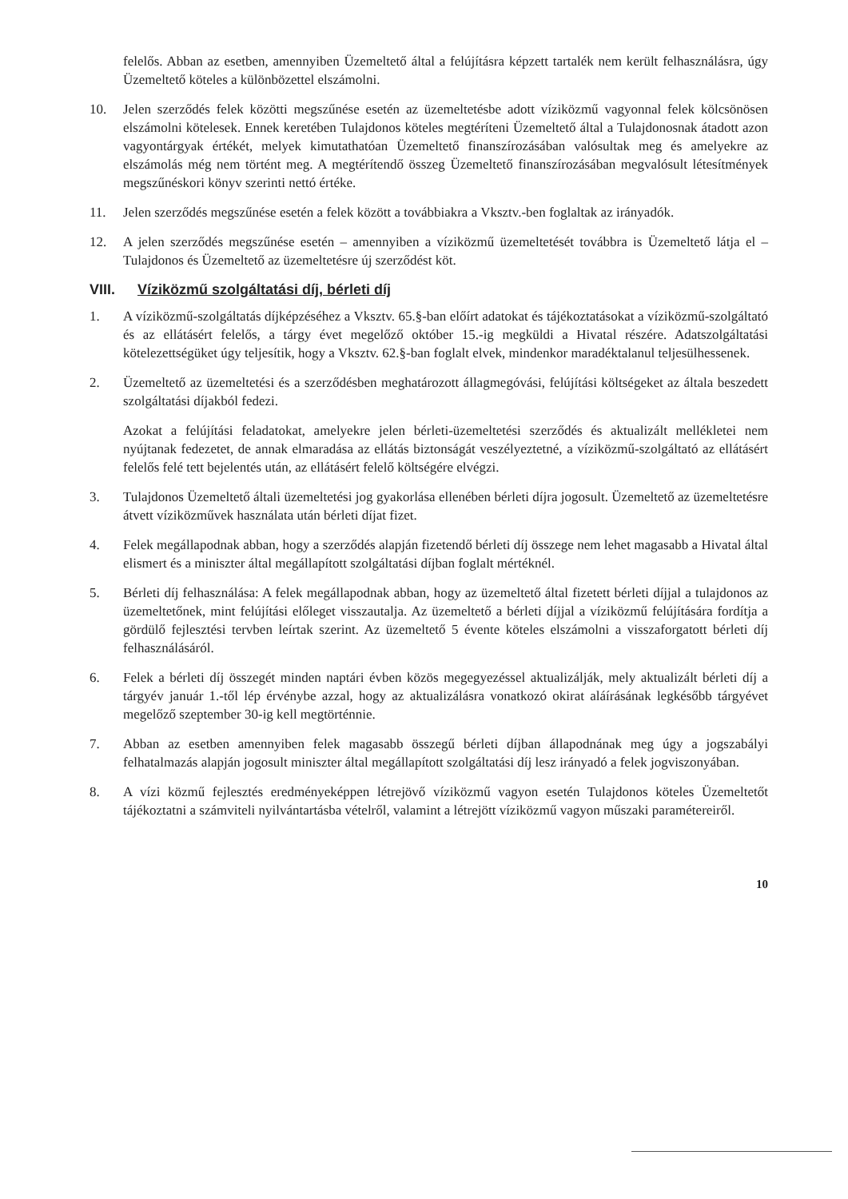felelős. Abban az esetben, amennyiben Üzemeltető által a felújításra képzett tartalék nem került felhasználásra, úgy Üzemeltető köteles a különbözettel elszámolni.
10. Jelen szerződés felek közötti megszűnése esetén az üzemeltetésbe adott víziközmű vagyonnal felek kölcsönösen elszámolni kötelesek. Ennek keretében Tulajdonos köteles megtéríteni Üzemeltető által a Tulajdonosnak átadott azon vagyontárgyak értékét, melyek kimutathatóan Üzemeltető finanszírozásában valósultak meg és amelyekre az elszámolás még nem történt meg. A megtérítendő összeg Üzemeltető finanszírozásában megvalósult létesítmények megszűnéskori könyv szerinti nettó értéke.
11. Jelen szerződés megszűnése esetén a felek között a továbbiakra a Vksztv.-ben foglaltak az irányadók.
12. A jelen szerződés megszűnése esetén – amennyiben a víziközmű üzemeltetését továbbra is Üzemeltető látja el – Tulajdonos és Üzemeltető az üzemeltetésre új szerződést köt.
VIII. Víziközmű szolgáltatási díj, bérleti díj
1. A víziközmű-szolgáltatás díjképzéséhez a Vksztv. 65.§-ban előírt adatokat és tájékoztatásokat a víziközmű-szolgáltató és az ellátásért felelős, a tárgy évet megelőző október 15.-ig megküldi a Hivatal részére. Adatszolgáltatási kötelezettségüket úgy teljesítik, hogy a Vksztv. 62.§-ban foglalt elvek, mindenkor maradéktalanul teljesülhessenek.
2. Üzemeltető az üzemeltetési és a szerződésben meghatározott állagmegóvási, felújítási költségeket az általa beszedett szolgáltatási díjakból fedezi.
Azokat a felújítási feladatokat, amelyekre jelen bérleti-üzemeltetési szerződés és aktualizált mellékletei nem nyújtanak fedezetet, de annak elmaradása az ellátás biztonságát veszélyeztetné, a víziközmű-szolgáltató az ellátásért felelős felé tett bejelentés után, az ellátásért felelő költségére elvégzi.
3. Tulajdonos Üzemeltető általi üzemeltetési jog gyakorlása ellenében bérleti díjra jogosult. Üzemeltető az üzemeltetésre átvett víziközművek használata után bérleti díjat fizet.
4. Felek megállapodnak abban, hogy a szerződés alapján fizetendő bérleti díj összege nem lehet magasabb a Hivatal által elismert és a miniszter által megállapított szolgáltatási díjban foglalt mértéknél.
5. Bérleti díj felhasználása: A felek megállapodnak abban, hogy az üzemeltető által fizetett bérleti díjjal a tulajdonos az üzemeltetőnek, mint felújítási előleget visszautalja. Az üzemeltető a bérleti díjjal a víziközmű felújítására fordítja a gördülő fejlesztési tervben leírtak szerint. Az üzemeltető 5 évente köteles elszámolni a visszaforgatott bérleti díj felhasználásáról.
6. Felek a bérleti díj összegét minden naptári évben közös megegyezéssel aktualizálják, mely aktualizált bérleti díj a tárgyév január 1.-től lép érvénybe azzal, hogy az aktualizálásra vonatkozó okirat aláírásának legkésőbb tárgyévet megelőző szeptember 30-ig kell megtörténnie.
7. Abban az esetben amennyiben felek magasabb összegű bérleti díjban állapodnának meg úgy a jogszabályi felhatalmazás alapján jogosult miniszter által megállapított szolgáltatási díj lesz irányadó a felek jogviszonyában.
8. A vízi közmű fejlesztés eredményeképpen létrejövő víziközmű vagyon esetén Tulajdonos köteles Üzemeltetőt tájékoztatni a számviteli nyilvántartásba vételről, valamint a létrejött víziközmű vagyon műszaki paramétereiről.
10